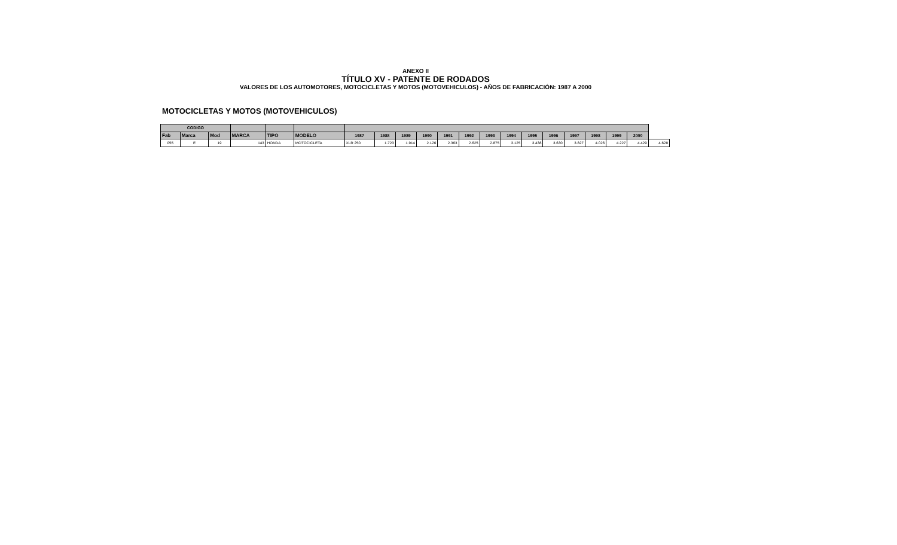ANEXO II
TÍTULO XV - PATENTE DE RODADOS
VALORES DE LOS AUTOMOTORES, MOTOCICLETAS Y MOTOS (MOTOVEHICULOS) - AÑOS DE FABRICACIÓN: 1987 A 2000
MOTOCICLETAS Y MOTOS (MOTOVEHICULOS)
| CODIGO | | | | | | | | | | | | | | | | | | | | |
| --- | --- | --- | --- | --- | --- | --- | --- | --- | --- | --- | --- | --- | --- | --- | --- | --- | --- | --- | --- | --- |
| Fab | Marca | Mod | MARCA | TIPO | MODELO | 1987 | 1988 | 1989 | 1990 | 1991 | 1992 | 1993 | 1994 | 1995 | 1996 | 1997 | 1998 | 1999 | 2000 | |
| 055 | E | 19 | 143 | HONDA | MOTOCICLETA | XLR 250 | 1.723 | 1.914 | 2.126 | 2.363 | 2.625 | 2.875 | 3.125 | 3.438 | 3.630 | 3.827 | 4.026 | 4.227 | 4.429 | 4.628 |